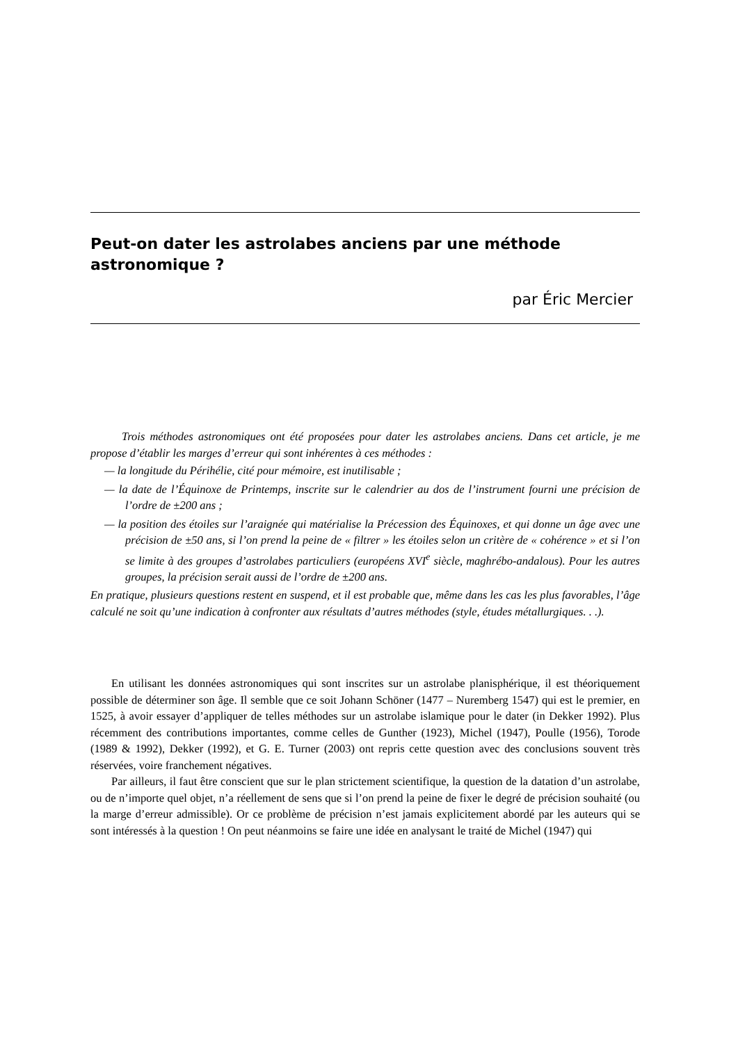Peut-on dater les astrolabes anciens par une méthode astronomique ?
par Éric Mercier
Trois méthodes astronomiques ont été proposées pour dater les astrolabes anciens. Dans cet article, je me propose d’établir les marges d’erreur qui sont inhérentes à ces méthodes :
— la longitude du Périhélie, cité pour mémoire, est inutilisable ;
— la date de l’Équinoxe de Printemps, inscrite sur le calendrier au dos de l’instrument fourni une précision de l’ordre de ±200 ans ;
— la position des étoiles sur l’araignée qui matérialise la Précession des Équinoxes, et qui donne un âge avec une précision de ±50 ans, si l’on prend la peine de « filtrer » les étoiles selon un critère de « cohérence » et si l’on se limite à des groupes d’astrolabes particuliers (européens XVI<sup>e</sup> siècle, maghrébo-andalous). Pour les autres groupes, la précision serait aussi de l’ordre de ±200 ans.
En pratique, plusieurs questions restent en suspend, et il est probable que, même dans les cas les plus favorables, l’âge calculé ne soit qu’une indication à confronter aux résultats d’autres méthodes (style, études métallurgiques. . .).
En utilisant les données astronomiques qui sont inscrites sur un astrolabe planisphérique, il est théoriquement possible de déterminer son âge. Il semble que ce soit Johann Schöner (1477 – Nuremberg 1547) qui est le premier, en 1525, à avoir essayer d’appliquer de telles méthodes sur un astrolabe islamique pour le dater (in Dekker 1992). Plus récemment des contributions importantes, comme celles de Gunther (1923), Michel (1947), Poulle (1956), Torode (1989 & 1992), Dekker (1992), et G. E. Turner (2003) ont repris cette question avec des conclusions souvent très réservées, voire franchement négatives.
Par ailleurs, il faut être conscient que sur le plan strictement scientifique, la question de la datation d’un astrolabe, ou de n’importe quel objet, n’a réellement de sens que si l’on prend la peine de fixer le degré de précision souhaité (ou la marge d’erreur admissible). Or ce problème de précision n’est jamais explicitement abordé par les auteurs qui se sont intéressés à la question ! On peut néanmoins se faire une idée en analysant le traité de Michel (1947) qui